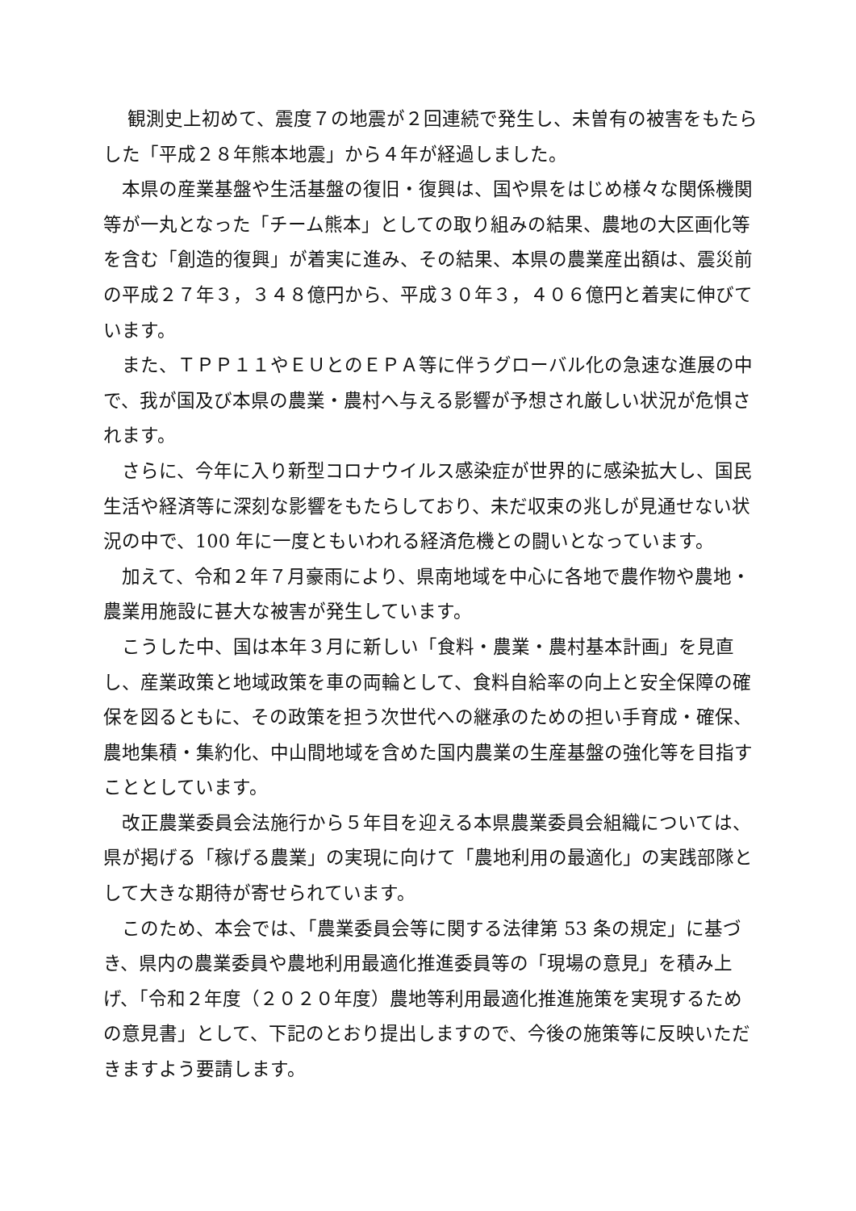観測史上初めて、震度７の地震が２回連続で発生し、未曽有の被害をもたらした「平成２８年熊本地震」から４年が経過しました。
　本県の産業基盤や生活基盤の復旧・復興は、国や県をはじめ様々な関係機関等が一丸となった「チーム熊本」としての取り組みの結果、農地の大区画化等を含む「創造的復興」が着実に進み、その結果、本県の農業産出額は、震災前の平成２７年３，３４８億円から、平成３０年３，４０６億円と着実に伸びています。
　また、ＴＰＰ１１やＥＵとのＥＰＡ等に伴うグローバル化の急速な進展の中で、我が国及び本県の農業・農村へ与える影響が予想され厳しい状況が危惧されます。
　さらに、今年に入り新型コロナウイルス感染症が世界的に感染拡大し、国民生活や経済等に深刻な影響をもたらしており、未だ収束の兆しが見通せない状況の中で、100 年に一度ともいわれる経済危機との闘いとなっています。
　加えて、令和２年７月豪雨により、県南地域を中心に各地で農作物や農地・農業用施設に甚大な被害が発生しています。
　こうした中、国は本年３月に新しい「食料・農業・農村基本計画」を見直し、産業政策と地域政策を車の両輪として、食料自給率の向上と安全保障の確保を図るともに、その政策を担う次世代への継承のための担い手育成・確保、農地集積・集約化、中山間地域を含めた国内農業の生産基盤の強化等を目指すこととしています。
　改正農業委員会法施行から５年目を迎える本県農業委員会組織については、県が掲げる「稼げる農業」の実現に向けて「農地利用の最適化」の実践部隊として大きな期待が寄せられています。
　このため、本会では、「農業委員会等に関する法律第 53 条の規定」に基づき、県内の農業委員や農地利用最適化推進委員等の「現場の意見」を積み上げ、「令和２年度（２０２０年度）農地等利用最適化推進施策を実現するための意見書」として、下記のとおり提出しますので、今後の施策等に反映いただきますよう要請します。